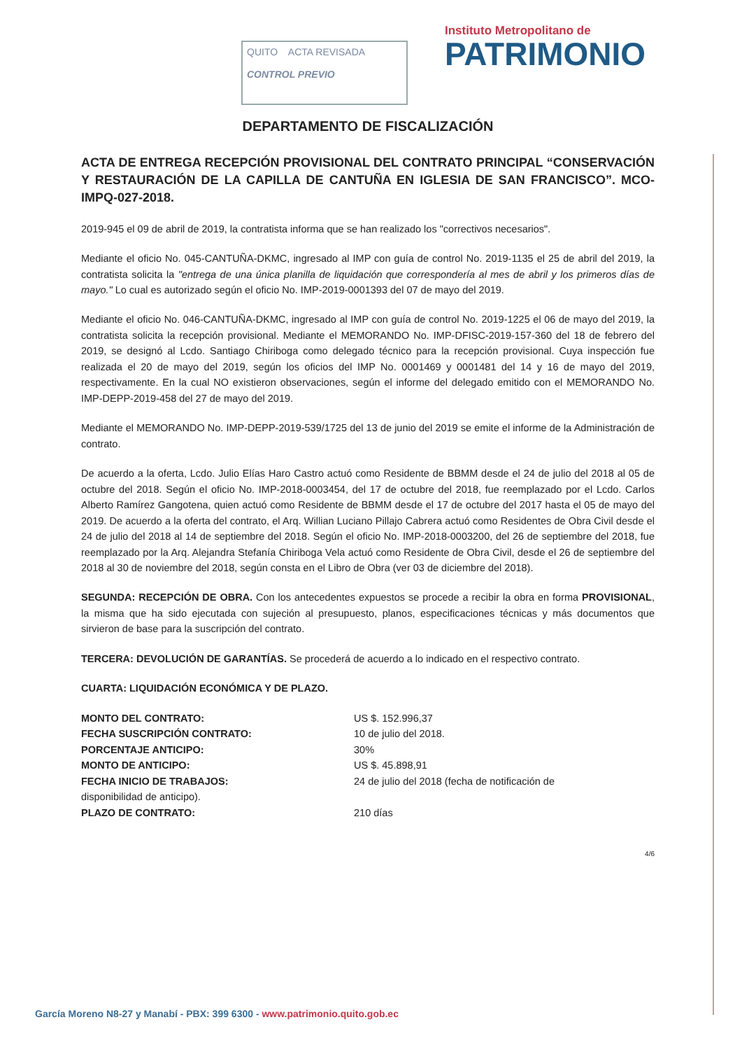QUITO ACTA REVISADA
CONTROL PREVIO
Instituto Metropolitano de
PATRIMONIO
DEPARTAMENTO DE FISCALIZACIÓN
ACTA DE ENTREGA RECEPCIÓN PROVISIONAL DEL CONTRATO PRINCIPAL “CONSERVACIÓN Y RESTAURACIÓN DE LA CAPILLA DE CANTUÑA EN IGLESIA DE SAN FRANCISCO”. MCO-IMPQ-027-2018.
2019-945 el 09 de abril de 2019, la contratista informa que se han realizado los "correctivos necesarios".
Mediante el oficio No. 045-CANTUÑA-DKMC, ingresado al IMP con guía de control No. 2019-1135 el 25 de abril del 2019, la contratista solicita la "entrega de una única planilla de liquidación que correspondería al mes de abril y los primeros días de mayo." Lo cual es autorizado según el oficio No. IMP-2019-0001393 del 07 de mayo del 2019.
Mediante el oficio No. 046-CANTUÑA-DKMC, ingresado al IMP con guía de control No. 2019-1225 el 06 de mayo del 2019, la contratista solicita la recepción provisional. Mediante el MEMORANDO No. IMP-DFISC-2019-157-360 del 18 de febrero del 2019, se designó al Lcdo. Santiago Chiriboga como delegado técnico para la recepción provisional. Cuya inspección fue realizada el 20 de mayo del 2019, según los oficios del IMP No. 0001469 y 0001481 del 14 y 16 de mayo del 2019, respectivamente. En la cual NO existieron observaciones, según el informe del delegado emitido con el MEMORANDO No. IMP-DEPP-2019-458 del 27 de mayo del 2019.
Mediante el MEMORANDO No. IMP-DEPP-2019-539/1725 del 13 de junio del 2019 se emite el informe de la Administración de contrato.
De acuerdo a la oferta, Lcdo. Julio Elías Haro Castro actuó como Residente de BBMM desde el 24 de julio del 2018 al 05 de octubre del 2018. Según el oficio No. IMP-2018-0003454, del 17 de octubre del 2018, fue reemplazado por el Lcdo. Carlos Alberto Ramírez Gangotena, quien actuó como Residente de BBMM desde el 17 de octubre del 2017 hasta el 05 de mayo del 2019. De acuerdo a la oferta del contrato, el Arq. Willian Luciano Pillajo Cabrera actuó como Residentes de Obra Civil desde el 24 de julio del 2018 al 14 de septiembre del 2018. Según el oficio No. IMP-2018-0003200, del 26 de septiembre del 2018, fue reemplazado por la Arq. Alejandra Stefanía Chiriboga Vela actuó como Residente de Obra Civil, desde el 26 de septiembre del 2018 al 30 de noviembre del 2018, según consta en el Libro de Obra (ver 03 de diciembre del 2018).
SEGUNDA: RECEPCIÓN DE OBRA. Con los antecedentes expuestos se procede a recibir la obra en forma PROVISIONAL, la misma que ha sido ejecutada con sujeción al presupuesto, planos, especificaciones técnicas y más documentos que sirvieron de base para la suscripción del contrato.
TERCERA: DEVOLUCIÓN DE GARANTÍAS. Se procederá de acuerdo a lo indicado en el respectivo contrato.
CUARTA: LIQUIDACIÓN ECONÓMICA Y DE PLAZO.
MONTO DEL CONTRATO: US $. 152.996,37
FECHA SUSCRIPCIÓN CONTRATO: 10 de julio del 2018.
PORCENTAJE ANTICIPO: 30%
MONTO DE ANTICIPO: US $. 45.898,91
FECHA INICIO DE TRABAJOS: 24 de julio del 2018 (fecha de notificación de
disponibilidad de anticipo).
PLAZO DE CONTRATO: 210 días
4/6
García Moreno N8-27 y Manabí - PBX: 399 6300 - www.patrimonio.quito.gob.ec